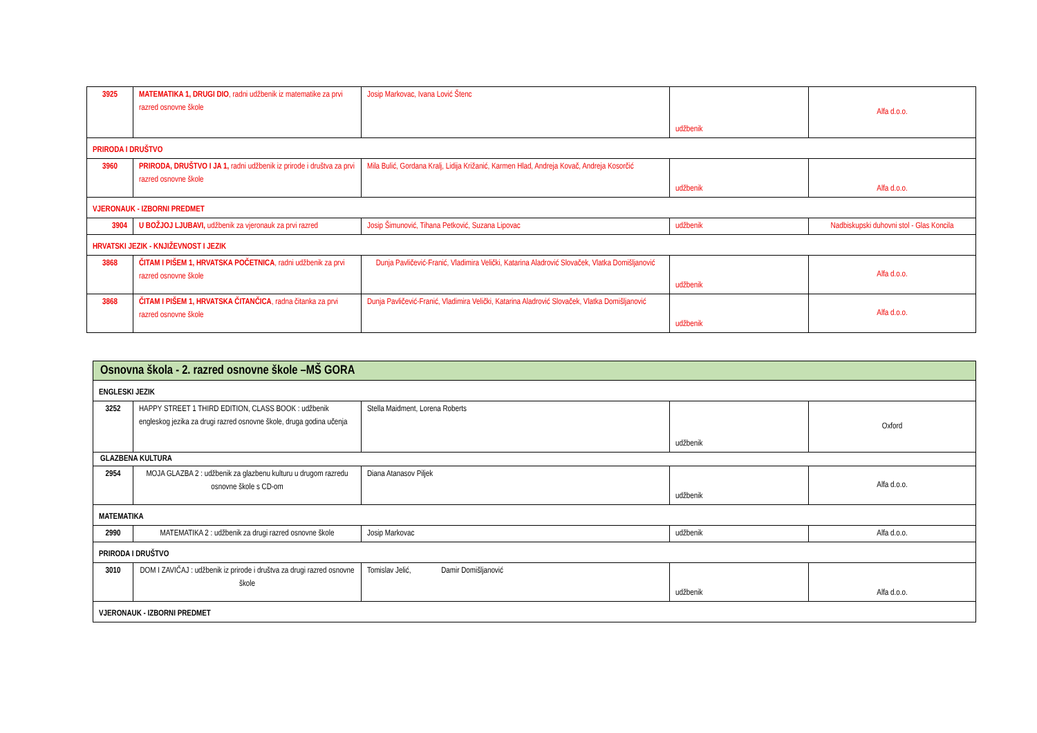| 3925 | MATEMATIKA 1, DRUGI DIO , radni udžbenik iz matematike za prvi razred osnovne škole | Josip Markovac, Ivana Lović Štenc | udžbenik | Alfa d.o.o. |
| PRIRODA I DRUŠTVO | | | | |
| 3960 | PRIRODA, DRUŠTVO I JA 1, radni udžbenik iz prirode i društva za prvi razred osnovne škole | Mila Bulić, Gordana Kralj, Lidija Križanić, Karmen Hlad, Andreja Kovač, Andreja Kosorčić | udžbenik | Alfa d.o.o. |
| VJERONAUK - IZBORNI PREDMET | | | | |
| 3904 | U BOŽJOJ LJUBAVI, udžbenik za vjeronauk za prvi razred | Josip Šimunović, Tihana Petković, Suzana Lipovac | udžbenik | Nadbiskupski duhovni stol - Glas Koncila |
| HRVATSKI JEZIK - KNJIŽEVNOST I JEZIK | | | | |
| 3868 | ČITAM I PIŠEM 1, HRVATSKA POČETNICA , radni udžbenik za prvi razred osnovne škole | Dunja Pavličević-Franić, Vladimira Velički, Katarina Aladrović Slovaček, Vlatka Domišljanović | udžbenik | Alfa d.o.o. |
| 3868 | ČITAM I PIŠEM 1, HRVATSKA ČITANČICA , radna čitanka za prvi razred osnovne škole | Dunja Pavličević-Franić, Vladimira Velički, Katarina Aladrović Slovaček, Vlatka Domišljanović | udžbenik | Alfa d.o.o. |
| Osnovna škola - 2. razred osnovne škole –MŠ GORA | | | | |
| ENGLESKI JEZIK | | | | |
| 3252 | HAPPY STREET 1 THIRD EDITION, CLASS BOOK : udžbenik engleskog jezika za drugi razred osnovne škole, druga godina učenja | Stella Maidment, Lorena Roberts | udžbenik | Oxford |
| GLAZBENA KULTURA | | | | |
| 2954 | MOJA GLAZBA 2 : udžbenik za glazbenu kulturu u drugom razredu osnovne škole s CD-om | Diana Atanasov Piljek | udžbenik | Alfa d.o.o. |
| MATEMATIKA | | | | |
| 2990 | MATEMATIKA 2 : udžbenik za drugi razred osnovne škole | Josip Markovac | udžbenik | Alfa d.o.o. |
| PRIRODA I DRUŠTVO | | | | |
| 3010 | DOM I ZAVIČAJ : udžbenik iz prirode i društva za drugi razred osnovne škole | Tomislav Jelić, Damir Domišljanović | udžbenik | Alfa d.o.o. |
| VJERONAUK - IZBORNI PREDMET | | | | |